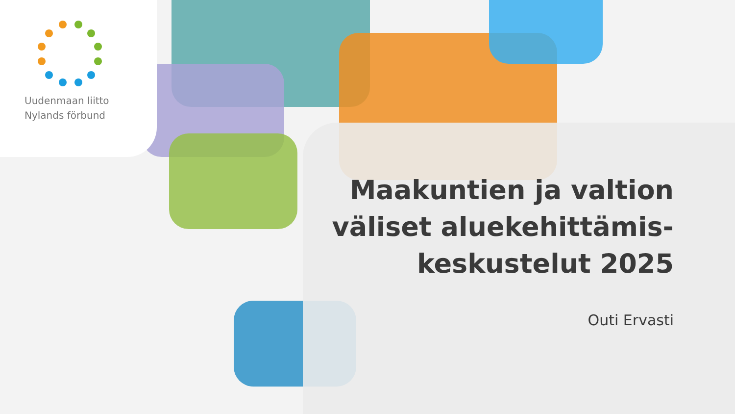Uudenmaan liitto
Nylands förbund
Maakuntien ja valtion
väliset aluekehittämis-
keskustelut 2025
Outi Ervasti